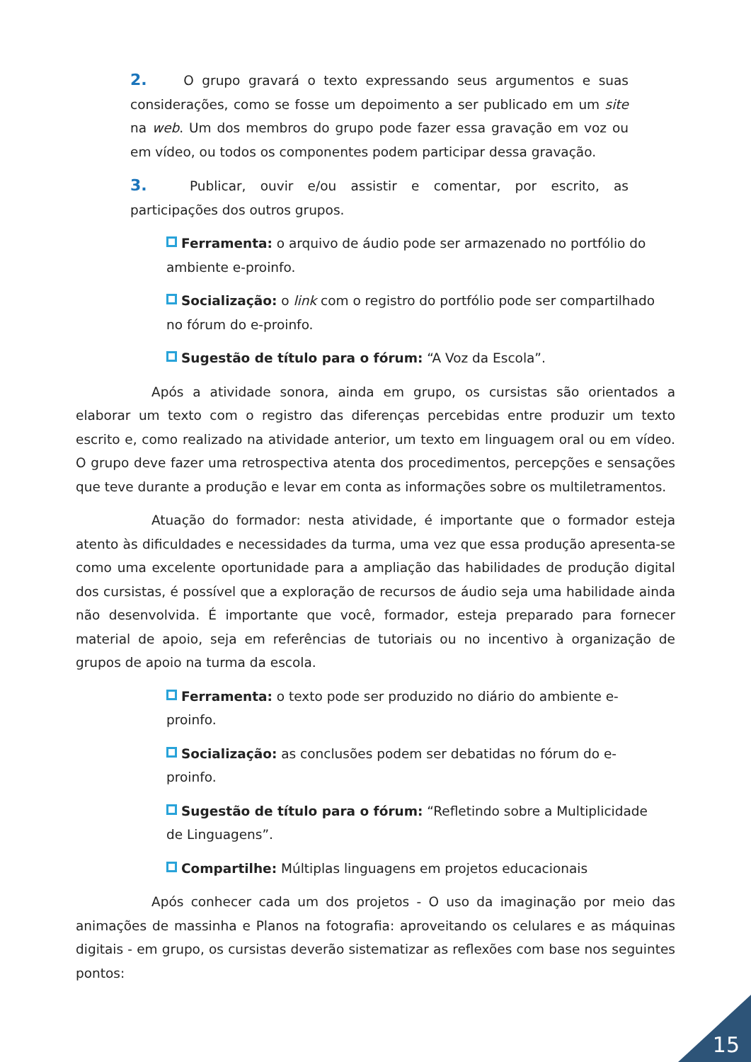2. O grupo gravará o texto expressando seus argumentos e suas considerações, como se fosse um depoimento a ser publicado em um site na web. Um dos membros do grupo pode fazer essa gravação em voz ou em vídeo, ou todos os componentes podem participar dessa gravação.
3. Publicar, ouvir e/ou assistir e comentar, por escrito, as participações dos outros grupos.
Ferramenta: o arquivo de áudio pode ser armazenado no portfólio do ambiente e-proinfo.
Socialização: o link com o registro do portfólio pode ser compartilhado no fórum do e-proinfo.
Sugestão de título para o fórum: “A Voz da Escola”.
Após a atividade sonora, ainda em grupo, os cursistas são orientados a elaborar um texto com o registro das diferenças percebidas entre produzir um texto escrito e, como realizado na atividade anterior, um texto em linguagem oral ou em vídeo. O grupo deve fazer uma retrospectiva atenta dos procedimentos, percepções e sensações que teve durante a produção e levar em conta as informações sobre os multiletramentos.
Atuação do formador: nesta atividade, é importante que o formador esteja atento às dificuldades e necessidades da turma, uma vez que essa produção apresenta-se como uma excelente oportunidade para a ampliação das habilidades de produção digital dos cursistas, é possível que a exploração de recursos de áudio seja uma habilidade ainda não desenvolvida. É importante que você, formador, esteja preparado para fornecer material de apoio, seja em referências de tutoriais ou no incentivo à organização de grupos de apoio na turma da escola.
Ferramenta: o texto pode ser produzido no diário do ambiente e-proinfo.
Socialização: as conclusões podem ser debatidas no fórum do e-proinfo.
Sugestão de título para o fórum: “Refletindo sobre a Multiplicidade de Linguagens”.
Compartilhe: Múltiplas linguagens em projetos educacionais
Após conhecer cada um dos projetos - O uso da imaginação por meio das animações de massinha e Planos na fotografia: aproveitando os celulares e as máquinas digitais - em grupo, os cursistas deverão sistematizar as reflexões com base nos seguintes pontos:
15